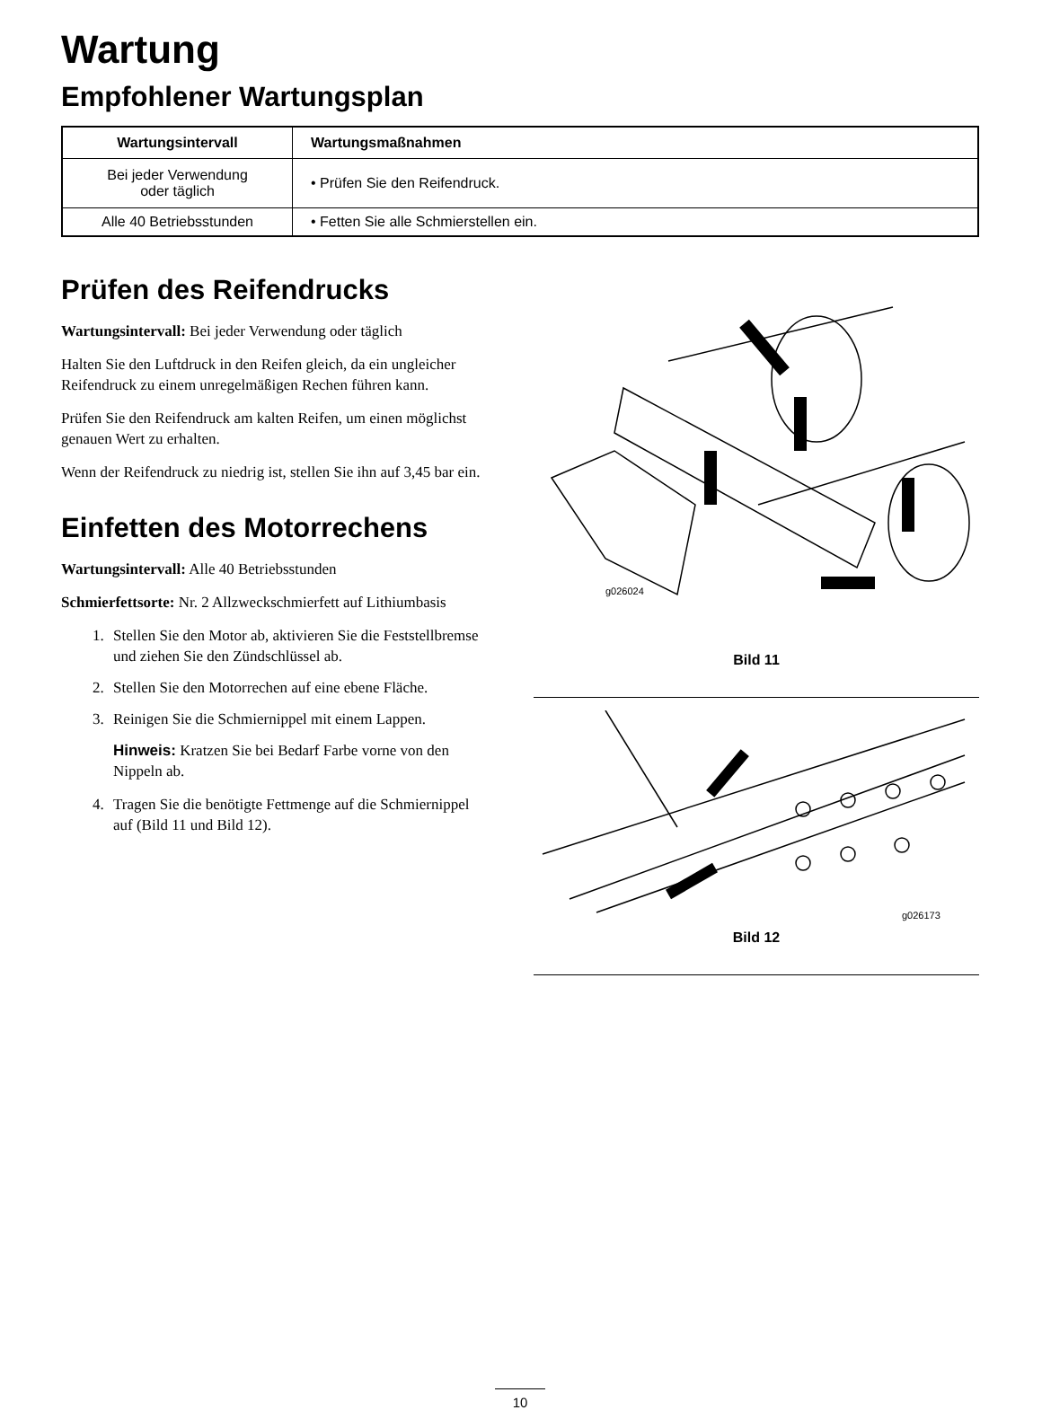Wartung
Empfohlener Wartungsplan
| Wartungsintervall | Wartungsmaßnahmen |
| --- | --- |
| Bei jeder Verwendung oder täglich | • Prüfen Sie den Reifendruck. |
| Alle 40 Betriebsstunden | • Fetten Sie alle Schmierstellen ein. |
Prüfen des Reifendrucks
Wartungsintervall: Bei jeder Verwendung oder täglich
Halten Sie den Luftdruck in den Reifen gleich, da ein ungleicher Reifendruck zu einem unregelmäßigen Rechen führen kann.
Prüfen Sie den Reifendruck am kalten Reifen, um einen möglichst genauen Wert zu erhalten.
Wenn der Reifendruck zu niedrig ist, stellen Sie ihn auf 3,45 bar ein.
Einfetten des Motorrechens
Wartungsintervall: Alle 40 Betriebsstunden
Schmierfettsorte: Nr. 2 Allzweckschmierfett auf Lithiumbasis
1. Stellen Sie den Motor ab, aktivieren Sie die Feststellbremse und ziehen Sie den Zündschlüssel ab.
2. Stellen Sie den Motorrechen auf eine ebene Fläche.
3. Reinigen Sie die Schmiernippel mit einem Lappen.
Hinweis: Kratzen Sie bei Bedarf Farbe vorne von den Nippeln ab.
4. Tragen Sie die benötigte Fettmenge auf die Schmiernippel auf (Bild 11 und Bild 12).
g026024
Bild 11
g026173
Bild 12
10